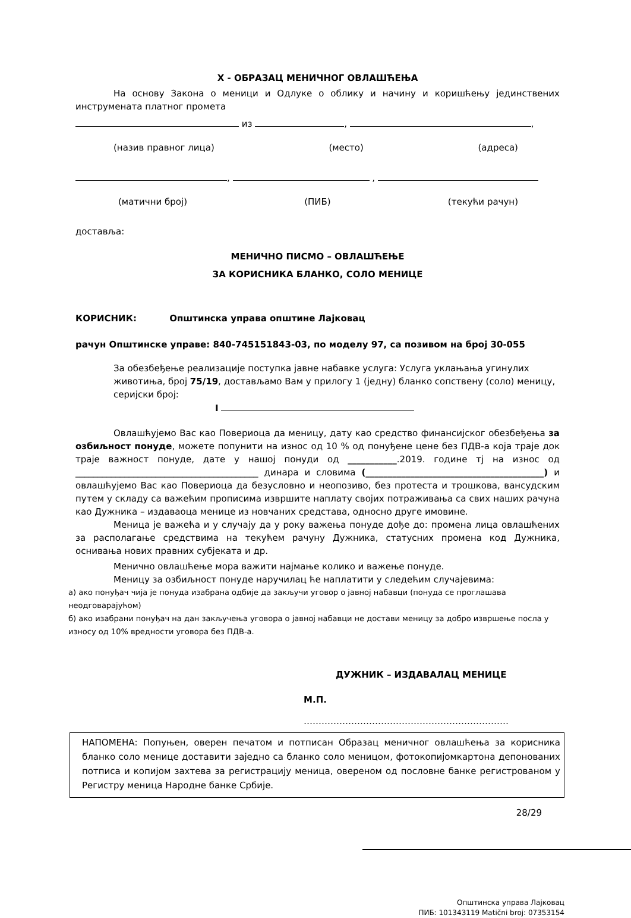X - ОБРАЗАЦ МЕНИЧНОГ ОВЛАШЋЕЊА
На основу Закона о меници и Одлуке о облику и начину и коришћењу јединствених инструмената платног промета
из , ,
(назив правног лица) (место) (адреса)
, ,
(матични број) (ПИБ) (текући рачун)
доставља:
МЕНИЧНО ПИСМО – ОВЛАШЋЕЊЕ
ЗА КОРИСНИКА БЛАНКО, СОЛО МЕНИЦЕ
КОРИСНИК: Општинска управа општине Лајковац
рачун Општинске управе: 840-745151843-03, по моделу 97, са позивом на број 30-055
За обезбеђење реализације поступка јавне набавке услуга: Услуга уклањања угинулих животиња, број 75/19, достављамо Вам у прилогу 1 (једну) бланко сопствену (соло) меницу, серијски број:
I
Овлашћујемо Вас као Повериоца да меницу, дату као средство финансијског обезбеђења за озбиљност понуде, можете попунити на износ од 10 % од понуђене цене без ПДВ-а која траје док траје важност понуде, дате у нашој понуди од ___________.2019. године тј на износ од _________________________________________ динара и словима (________________________________________) и овлашћујемо Вас као Повериоца да безусловно и неопозиво, без протеста и трошкова, вансудским путем у складу са важећим прописима извршите наплату својих потраживања са свих наших рачуна као Дужника – издаваоца менице из новчаних средстава, односно друге имовине.
Меница је важећа и у случају да у року важења понуде дође до: промена лица овлашћених за располагање средствима на текућем рачуну Дужника, статусних промена код Дужника, оснивања нових правних субјеката и др.
Менично овлашћење мора важити најмање колико и важење понуде.
Меницу за озбиљност понуде наручилац ће наплатити у следећим случајевима:
а) ако понуђач чија је понуда изабрана одбије да закључи уговор о јавној набавци (понуда се проглашава неодговарајућом)
б) ако изабрани понуђач на дан закључења уговора о јавној набавци не достави меницу за добро извршење посла у износу од 10% вредности уговора без ПДВ-а.
ДУЖНИК – ИЗДАВАЛАЦ МЕНИЦЕ
М.П.
……………………………………………………………
НАПОМЕНА: Попуњен, оверен печатом и потписан Образац меничног овлашћења за корисника бланко соло менице доставити заједно са бланко соло меницом, фотокопијомкартона депонованих потписа и копијом захтева за регистрацију меница, овереном од пословне банке регистрованом у Регистру меница Народне банке Србије.
28/29
Општинска управа Лајковац
ПИБ: 101343119 Matični broj: 07353154